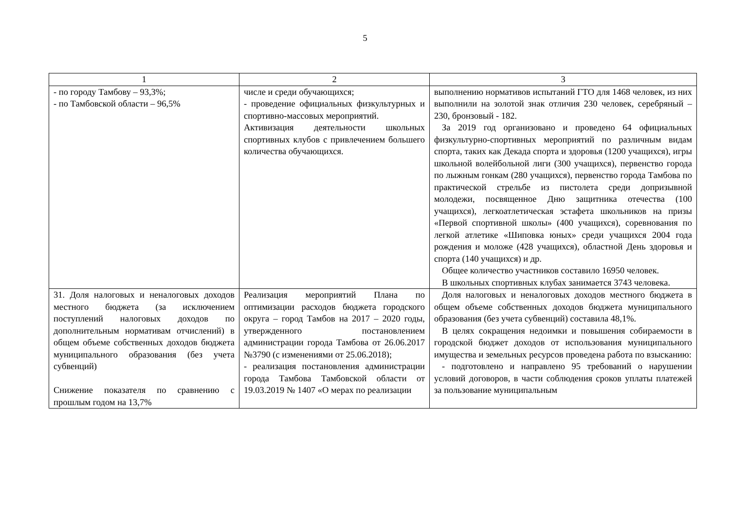5
| 1 | 2 | 3 |
| --- | --- | --- |
| - по городу Тамбову – 93,3%; - по Тамбовской области – 96,5% | числе и среди обучающихся; - проведение официальных физкультурных и спортивно-массовых мероприятий. Активизация деятельности школьных спортивных клубов с привлечением большего количества обучающихся. | выполнению нормативов испытаний ГТО для 1468 человек, из них выполнили на золотой знак отличия 230 человек, серебряный – 230, бронзовый - 182. За 2019 год организовано и проведено 64 официальных физкультурно-спортивных мероприятий по различным видам спорта, таких как Декада спорта и здоровья (1200 учащихся), игры школьной волейбольной лиги (300 учащихся), первенство города по лыжным гонкам (280 учащихся), первенство города Тамбова по практической стрельбе из пистолета среди допризывной молодежи, посвященное Дню защитника отечества (100 учащихся), легкоатлетическая эстафета школьников на призы «Первой спортивной школы» (400 учащихся), соревнования по легкой атлетике «Шиповка юных» среди учащихся 2004 года рождения и моложе (428 учащихся), областной День здоровья и спорта (140 учащихся) и др. Общее количество участников составило 16950 человек. В школьных спортивных клубах занимается 3743 человека. |
| 31. Доля налоговых и неналоговых доходов местного бюджета (за исключением поступлений налоговых доходов по дополнительным нормативам отчислений) в общем объеме собственных доходов бюджета муниципального образования (без учета субвенций) Снижение показателя по сравнению с прошлым годом на 13,7% | Реализация мероприятий Плана по оптимизации расходов бюджета городского округа – город Тамбов на 2017 – 2020 годы, утвержденного постановлением администрации города Тамбова от 26.06.2017 №3790 (с изменениями от 25.06.2018); - реализация постановления администрации города Тамбова Тамбовской области от 19.03.2019 № 1407 «О мерах по реализации | Доля налоговых и неналоговых доходов местного бюджета в общем объеме собственных доходов бюджета муниципального образования (без учета субвенций) составила 48,1%. В целях сокращения недоимки и повышения собираемости в городской бюджет доходов от использования муниципального имущества и земельных ресурсов проведена работа по взысканию: - подготовлено и направлено 95 требований о нарушении условий договоров, в части соблюдения сроков уплаты платежей за пользование муниципальным |